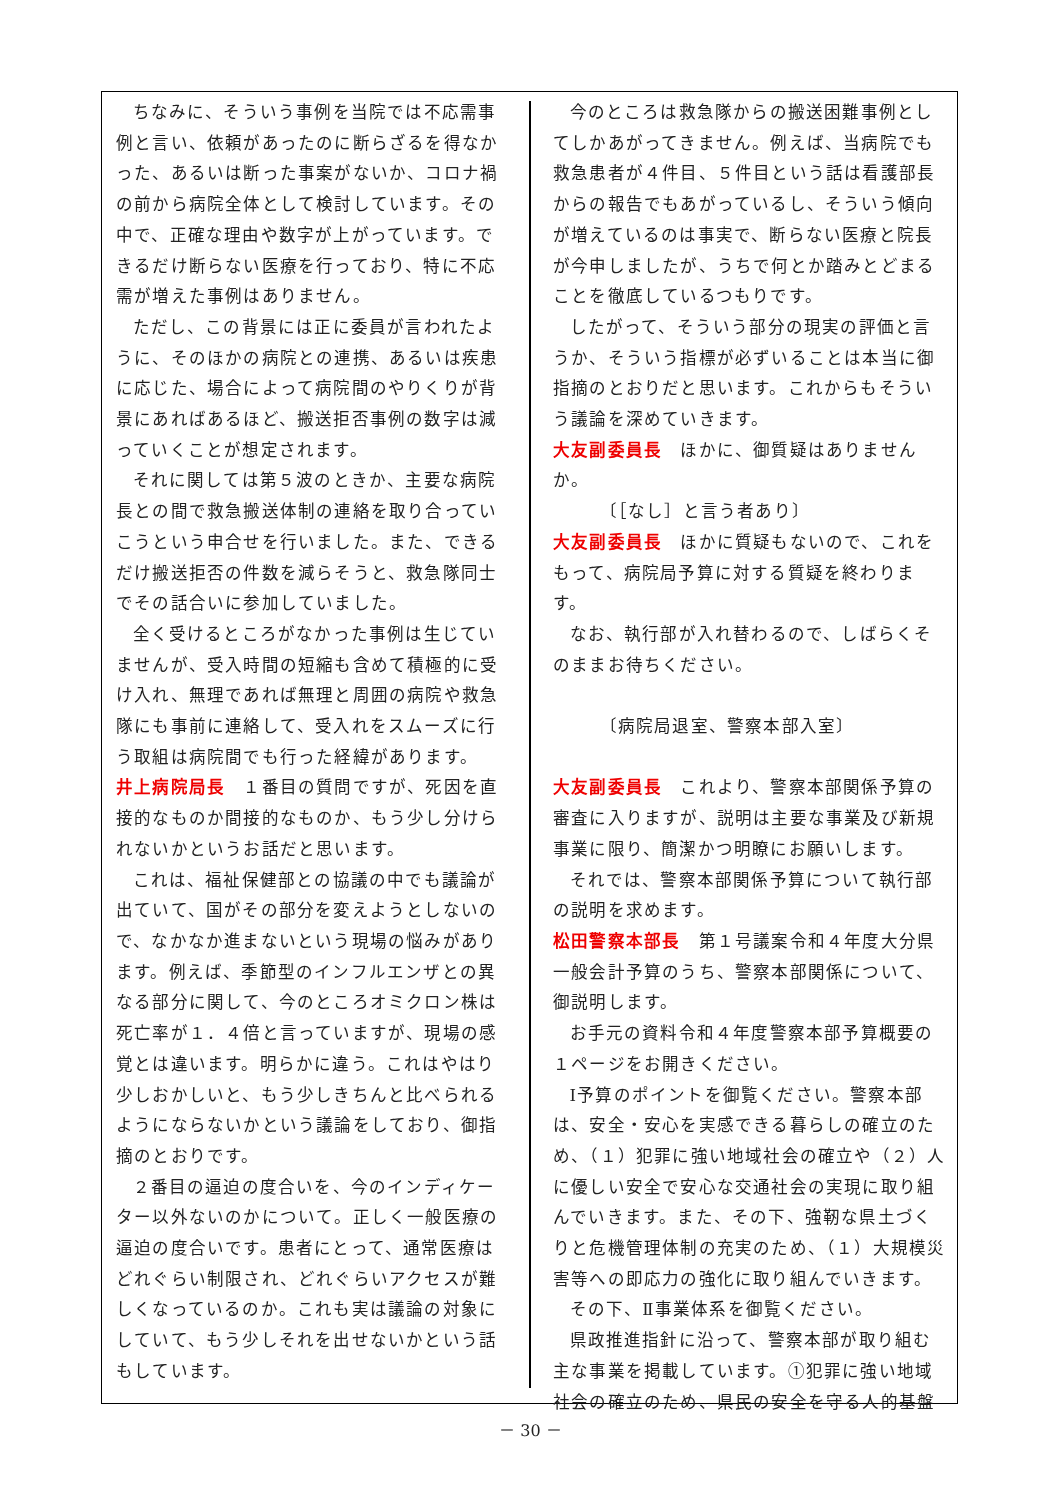ちなみに、そういう事例を当院では不応需事例と言い、依頼があったのに断らざるを得なかった、あるいは断った事案がないか、コロナ禍の前から病院全体として検討しています。その中で、正確な理由や数字が上がっています。できるだけ断らない医療を行っており、特に不応需が増えた事例はありません。
ただし、この背景には正に委員が言われたように、そのほかの病院との連携、あるいは疾患に応じた、場合によって病院間のやりくりが背景にあればあるほど、搬送拒否事例の数字は減っていくことが想定されます。
それに関しては第５波のときか、主要な病院長との間で救急搬送体制の連絡を取り合っていこうという申合せを行いました。また、できるだけ搬送拒否の件数を減らそうと、救急隊同士でその話合いに参加していました。
全く受けるところがなかった事例は生じていませんが、受入時間の短縮も含めて積極的に受け入れ、無理であれば無理と周囲の病院や救急隊にも事前に連絡して、受入れをスムーズに行う取組は病院間でも行った経緯があります。
井上病院局長　１番目の質問ですが、死因を直接的なものか間接的なものか、もう少し分けられないかというお話だと思います。
これは、福祉保健部との協議の中でも議論が出ていて、国がその部分を変えようとしないので、なかなか進まないという現場の悩みがあります。例えば、季節型のインフルエンザとの異なる部分に関して、今のところオミクロン株は死亡率が１．４倍と言っていますが、現場の感覚とは違います。明らかに違う。これはやはり少しおかしいと、もう少しきちんと比べられるようにならないかという議論をしており、御指摘のとおりです。
２番目の逼迫の度合いを、今のインディケーター以外ないのかについて。正しく一般医療の逼迫の度合いです。患者にとって、通常医療はどれぐらい制限され、どれぐらいアクセスが難しくなっているのか。これも実は議論の対象にしていて、もう少しそれを出せないかという話もしています。
今のところは救急隊からの搬送困難事例としてしかあがってきません。例えば、当病院でも救急患者が４件目、５件目という話は看護部長からの報告でもあがっているし、そういう傾向が増えているのは事実で、断らない医療と院長が今申しましたが、うちで何とか踏みとどまることを徹底しているつもりです。
したがって、そういう部分の現実の評価と言うか、そういう指標が必ずいることは本当に御指摘のとおりだと思います。これからもそういう議論を深めていきます。
大友副委員長　ほかに、御質疑はありませんか。
　　　〔［なし］と言う者あり〕
大友副委員長　ほかに質疑もないので、これをもって、病院局予算に対する質疑を終わります。
なお、執行部が入れ替わるので、しばらくそのままお待ちください。
　　　〔病院局退室、警察本部入室〕
大友副委員長　これより、警察本部関係予算の審査に入りますが、説明は主要な事業及び新規事業に限り、簡潔かつ明瞭にお願いします。
それでは、警察本部関係予算について執行部の説明を求めます。
松田警察本部長　第１号議案令和４年度大分県一般会計予算のうち、警察本部関係について、御説明します。
お手元の資料令和４年度警察本部予算概要の１ページをお開きください。
Ⅰ予算のポイントを御覧ください。警察本部は、安全・安心を実感できる暮らしの確立のため、（１）犯罪に強い地域社会の確立や（２）人に優しい安全で安心な交通社会の実現に取り組んでいきます。また、その下、強靭な県土づくりと危機管理体制の充実のため、（１）大規模災害等への即応力の強化に取り組んでいきます。
その下、Ⅱ事業体系を御覧ください。
県政推進指針に沿って、警察本部が取り組む主な事業を掲載しています。①犯罪に強い地域社会の確立のため、県民の安全を守る人的基盤
－ 30 －